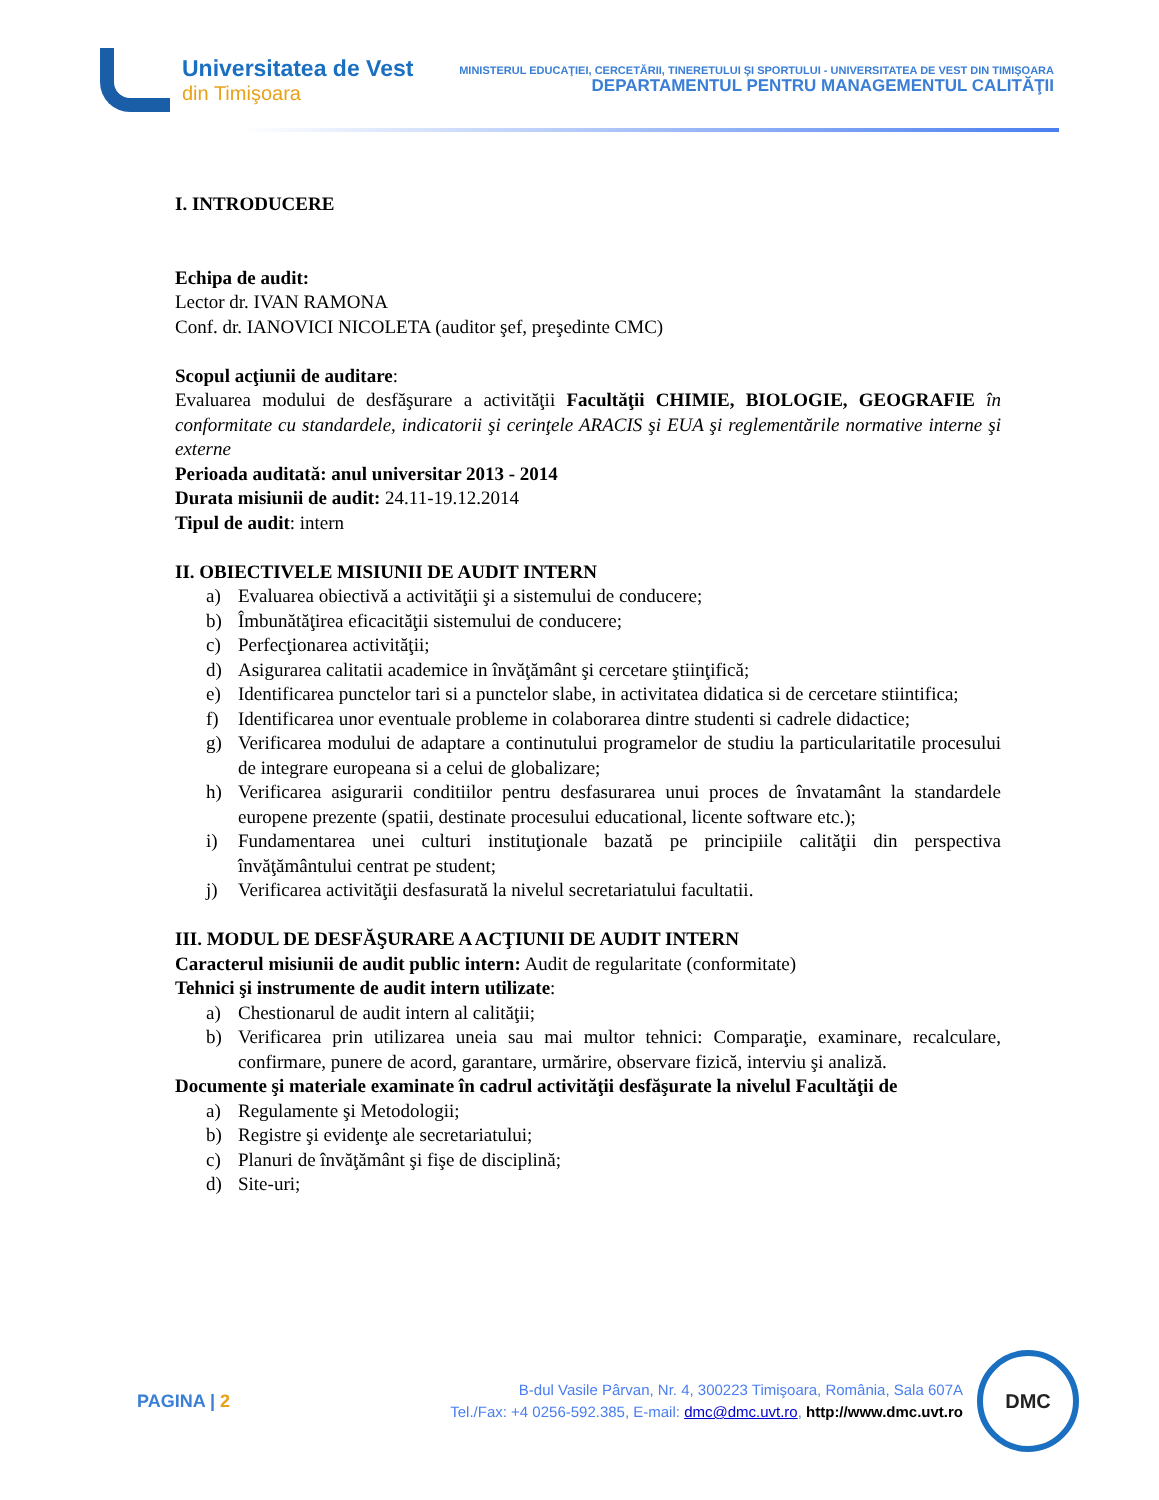Universitatea de Vest
din Timişoara
MINISTERUL EDUCAŢIEI, CERCETĂRII, TINERETULUI ŞI SPORTULUI - UNIVERSITATEA DE VEST DIN TIMIŞOARA
DEPARTAMENTUL PENTRU MANAGEMENTUL CALITĂŢII
I. INTRODUCERE
Echipa de audit:
Lector dr. IVAN RAMONA
Conf. dr. IANOVICI NICOLETA (auditor şef, preşedinte CMC)
Scopul acţiunii de auditare:
Evaluarea modului de desfăşurare a activităţii Facultăţii CHIMIE, BIOLOGIE, GEOGRAFIE în conformitate cu standardele, indicatorii şi cerinţele ARACIS şi EUA şi reglementările normative interne şi externe
Perioada auditată: anul universitar 2013 - 2014
Durata misiunii de audit: 24.11-19.12.2014
Tipul de audit: intern
II. OBIECTIVELE MISIUNII DE AUDIT INTERN
a) Evaluarea obiectivă a activităţii şi a sistemului de conducere;
b) Îmbunătăţirea eficacităţii sistemului de conducere;
c) Perfecţionarea activităţii;
d) Asigurarea calitatii academice in învăţământ şi cercetare ştiinţifică;
e) Identificarea punctelor tari si a punctelor slabe, in activitatea didatica si de cercetare stiintifica;
f) Identificarea unor eventuale probleme in colaborarea dintre studenti si cadrele didactice;
g) Verificarea modului de adaptare a continutului programelor de studiu la particularitatile procesului de integrare europeana si a celui de globalizare;
h) Verificarea asigurarii conditiilor pentru desfasurarea unui proces de învatamânt la standardele europene prezente (spatii, destinate procesului educational, licente software etc.);
i) Fundamentarea unei culturi instituţionale bazată pe principiile calităţii din perspectiva învăţământului centrat pe student;
j) Verificarea activităţii desfasurată la nivelul secretariatului facultatii.
III. MODUL DE DESFĂŞURARE A ACŢIUNII DE AUDIT INTERN
Caracterul misiunii de audit public intern: Audit de regularitate (conformitate)
Tehnici şi instrumente de audit intern utilizate:
a) Chestionarul de audit intern al calităţii;
b) Verificarea prin utilizarea uneia sau mai multor tehnici: Comparaţie, examinare, recalculare, confirmare, punere de acord, garantare, urmărire, observare fizică, interviu şi analiză.
Documente şi materiale examinate în cadrul activităţii desfăşurate la nivelul Facultăţii de
a) Regulamente şi Metodologii;
b) Registre şi evidenţe ale secretariatului;
c) Planuri de învăţământ şi fişe de disciplină;
d) Site-uri;
PAGINA | 2
B-dul Vasile Pârvan, Nr. 4, 300223 Timişoara, România, Sala 607A
Tel./Fax: +4 0256-592.385, E-mail: dmc@dmc.uvt.ro, http://www.dmc.uvt.ro
DMC